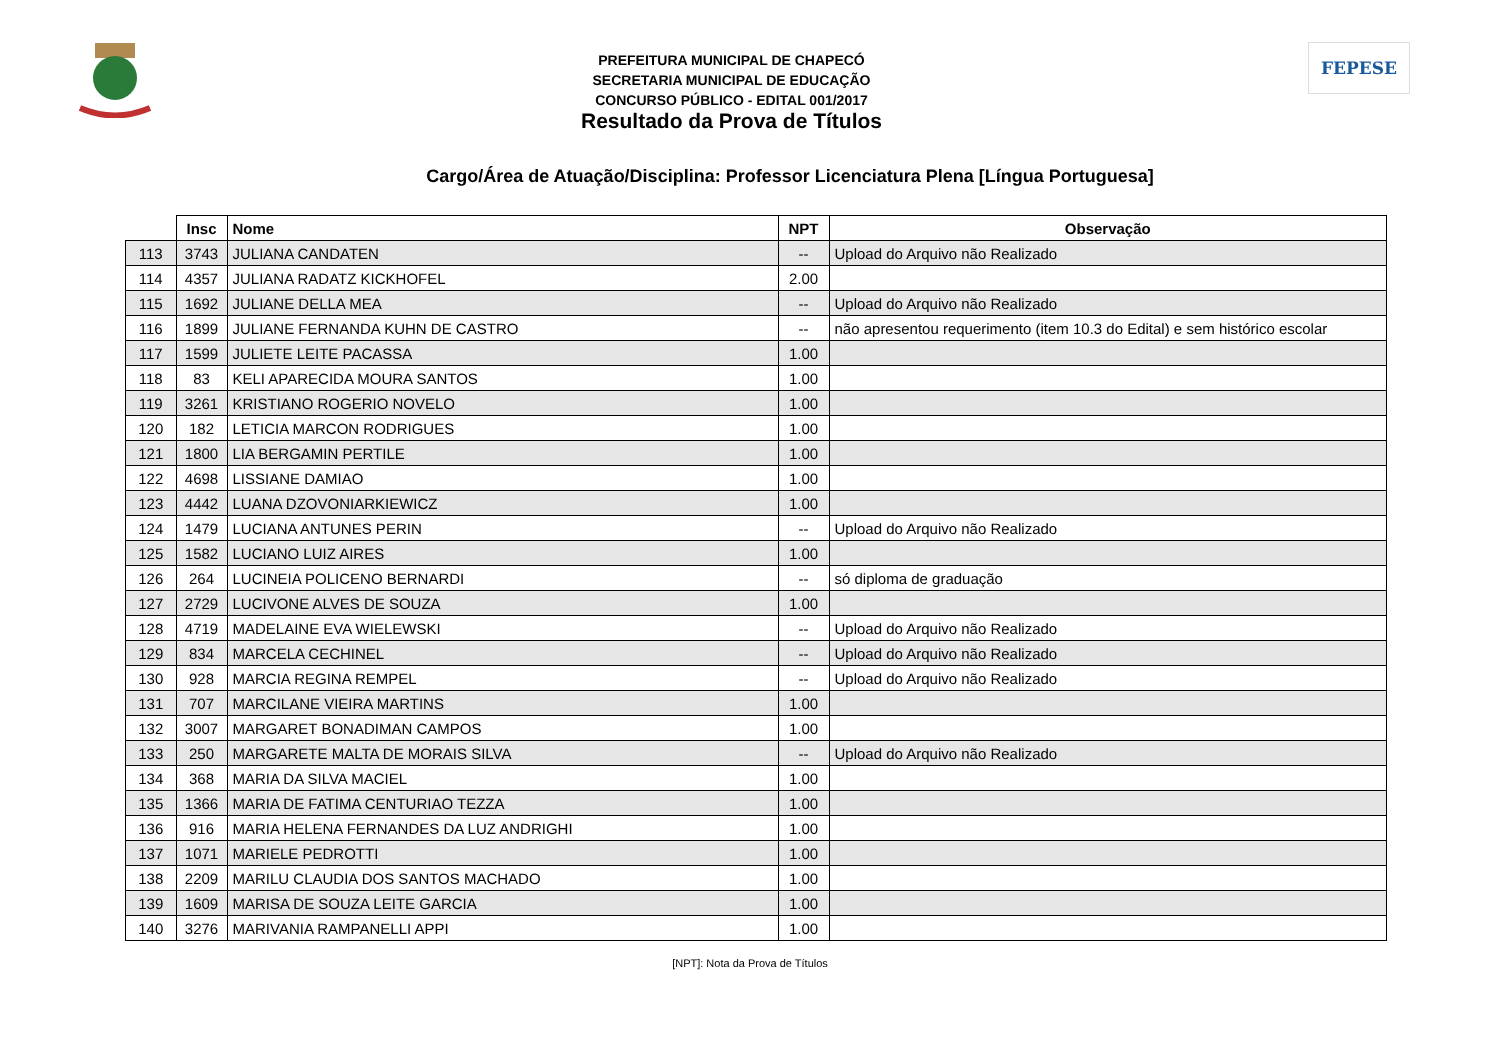PREFEITURA MUNICIPAL DE CHAPECÓ
SECRETARIA MUNICIPAL DE EDUCAÇÃO
CONCURSO PÚBLICO - EDITAL 001/2017
Resultado da Prova de Títulos
FEPESE
Cargo/Área de Atuação/Disciplina: Professor Licenciatura Plena [Língua Portuguesa]
| | Insc | Nome | NPT | Observação |
| 113 | 3743 | JULIANA CANDATEN | -- | Upload do Arquivo não Realizado |
| 114 | 4357 | JULIANA RADATZ KICKHOFEL | 2.00 | |
| 115 | 1692 | JULIANE DELLA MEA | -- | Upload do Arquivo não Realizado |
| 116 | 1899 | JULIANE FERNANDA KUHN DE CASTRO | -- | não apresentou requerimento (item 10.3 do Edital) e sem histórico escolar |
| 117 | 1599 | JULIETE LEITE PACASSA | 1.00 | |
| 118 | 83 | KELI APARECIDA MOURA SANTOS | 1.00 | |
| 119 | 3261 | KRISTIANO ROGERIO NOVELO | 1.00 | |
| 120 | 182 | LETICIA MARCON RODRIGUES | 1.00 | |
| 121 | 1800 | LIA BERGAMIN PERTILE | 1.00 | |
| 122 | 4698 | LISSIANE DAMIAO | 1.00 | |
| 123 | 4442 | LUANA DZOVONIARKIEWICZ | 1.00 | |
| 124 | 1479 | LUCIANA ANTUNES PERIN | -- | Upload do Arquivo não Realizado |
| 125 | 1582 | LUCIANO LUIZ AIRES | 1.00 | |
| 126 | 264 | LUCINEIA POLICENO BERNARDI | -- | só diploma de graduação |
| 127 | 2729 | LUCIVONE ALVES DE SOUZA | 1.00 | |
| 128 | 4719 | MADELAINE EVA WIELEWSKI | -- | Upload do Arquivo não Realizado |
| 129 | 834 | MARCELA CECHINEL | -- | Upload do Arquivo não Realizado |
| 130 | 928 | MARCIA REGINA REMPEL | -- | Upload do Arquivo não Realizado |
| 131 | 707 | MARCILANE VIEIRA MARTINS | 1.00 | |
| 132 | 3007 | MARGARET BONADIMAN CAMPOS | 1.00 | |
| 133 | 250 | MARGARETE MALTA DE MORAIS SILVA | -- | Upload do Arquivo não Realizado |
| 134 | 368 | MARIA DA SILVA MACIEL | 1.00 | |
| 135 | 1366 | MARIA DE FATIMA CENTURIAO TEZZA | 1.00 | |
| 136 | 916 | MARIA HELENA FERNANDES DA LUZ ANDRIGHI | 1.00 | |
| 137 | 1071 | MARIELE PEDROTTI | 1.00 | |
| 138 | 2209 | MARILU CLAUDIA DOS SANTOS MACHADO | 1.00 | |
| 139 | 1609 | MARISA DE SOUZA LEITE GARCIA | 1.00 | |
| 140 | 3276 | MARIVANIA RAMPANELLI APPI | 1.00 | |
[NPT]: Nota da Prova de Títulos